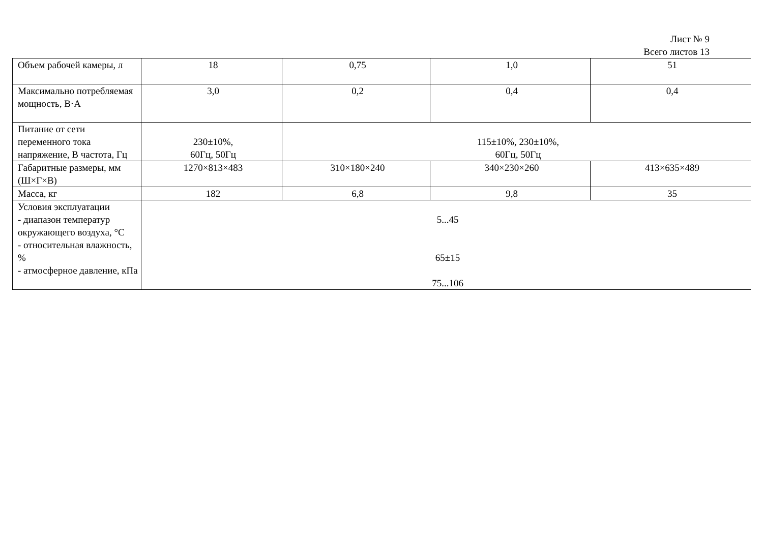Лист № 9
Всего листов 13
| Объем рабочей камеры, л | 18 | 0,75 | 1,0 | 51 |
| Максимально потребляемая мощность, В·А | 3,0 | 0,2 | 0,4 | 0,4 |
| Питание от сети переменного тока напряжение, В частота, Гц | 230±10%, 60Гц, 50Гц | 115±10%, 230±10%, 60Гц, 50Гц | | |
| Габаритные размеры, мм (Ш×Г×В) | 1270×813×483 | 310×180×240 | 340×230×260 | 413×635×489 |
| Масса, кг | 182 | 6,8 | 9,8 | 35 |
| Условия эксплуатации - диапазон температур окружающего воздуха, °С - относительная влажность, % - атмосферное давление, кПа | 5...45 65±15 75...106 | | | |